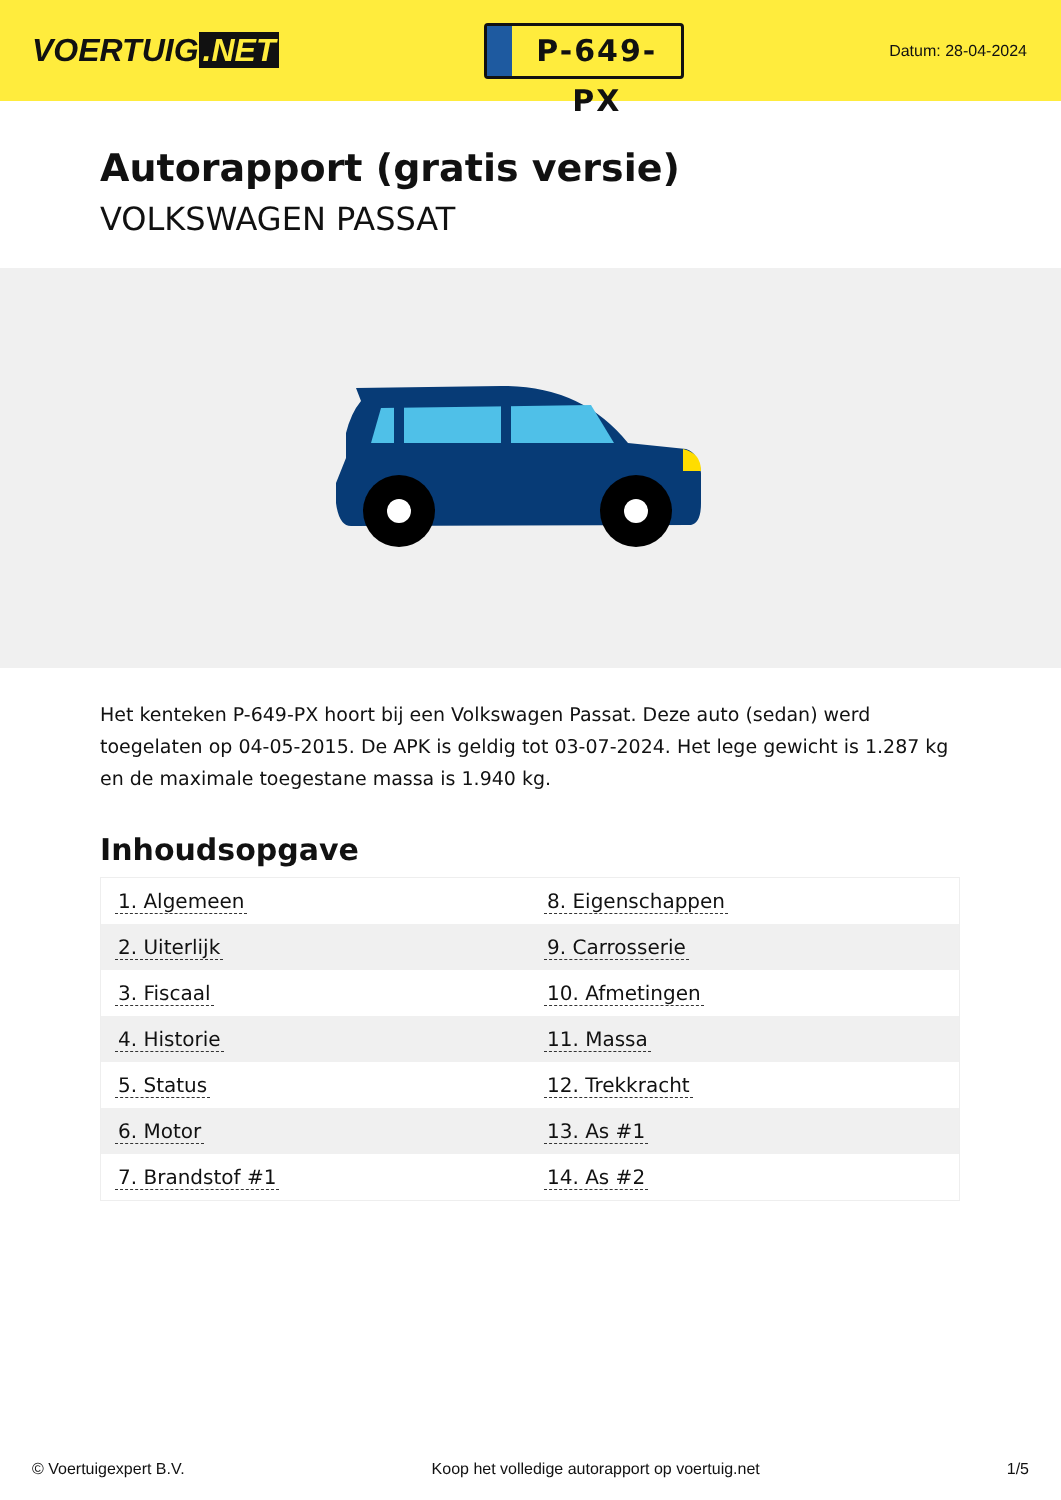VOERTUIG.NET
P-649-PX
Datum: 28-04-2024
Autorapport (gratis versie)
VOLKSWAGEN PASSAT
Het kenteken P-649-PX hoort bij een Volkswagen Passat. Deze auto (sedan) werd toegelaten op 04-05-2015. De APK is geldig tot 03-07-2024. Het lege gewicht is 1.287 kg en de maximale toegestane massa is 1.940 kg.
Inhoudsopgave
| 1. Algemeen | 8. Eigenschappen |
| 2. Uiterlijk | 9. Carrosserie |
| 3. Fiscaal | 10. Afmetingen |
| 4. Historie | 11. Massa |
| 5. Status | 12. Trekkracht |
| 6. Motor | 13. As #1 |
| 7. Brandstof #1 | 14. As #2 |
© Voertuigexpert B.V. Koop het volledige autorapport op voertuig.net 1/5